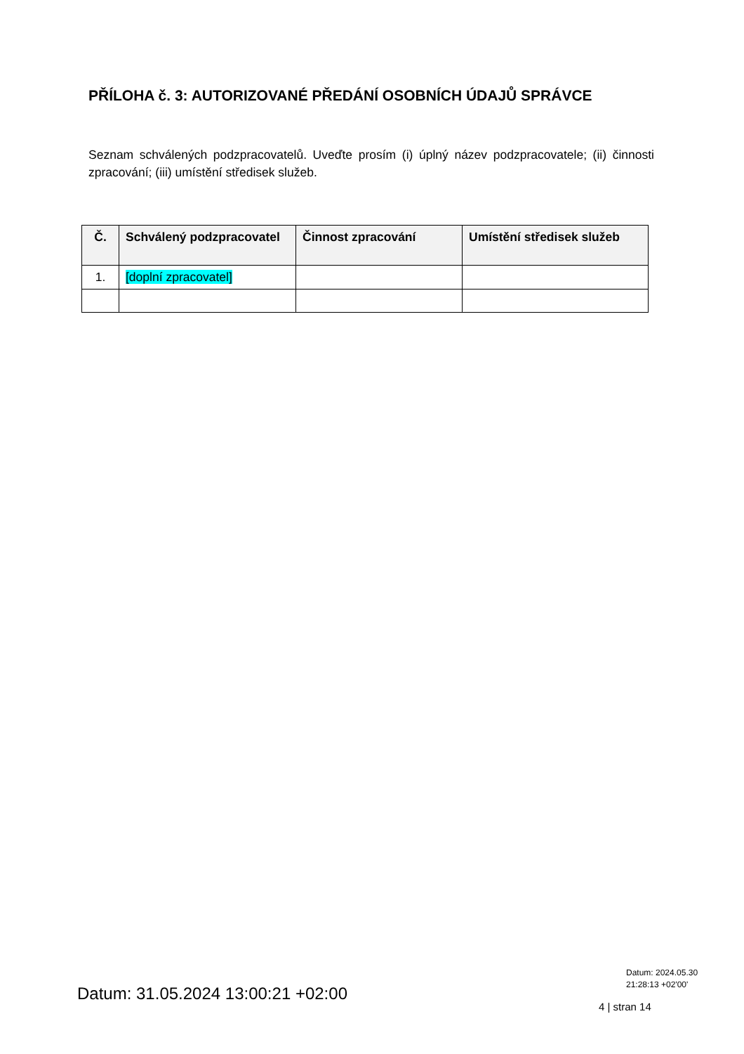PŘÍLOHA č. 3: AUTORIZOVANÉ PŘEDÁNÍ OSOBNÍCH ÚDAJŮ SPRÁVCE
Seznam schválených podzpracovatelů. Uveďte prosím (i) úplný název podzpracovatele; (ii) činnosti zpracování; (iii) umístění středisek služeb.
| Č. | Schválený podzpracovatel | Činnost zpracování | Umístění středisek služeb |
| --- | --- | --- | --- |
| 1. | [doplní zpracovatel] | | |
Datum: 2024.05.30
21:28:13 +02'00'
Datum: 31.05.2024 13:00:21 +02:00
4 | stran 14